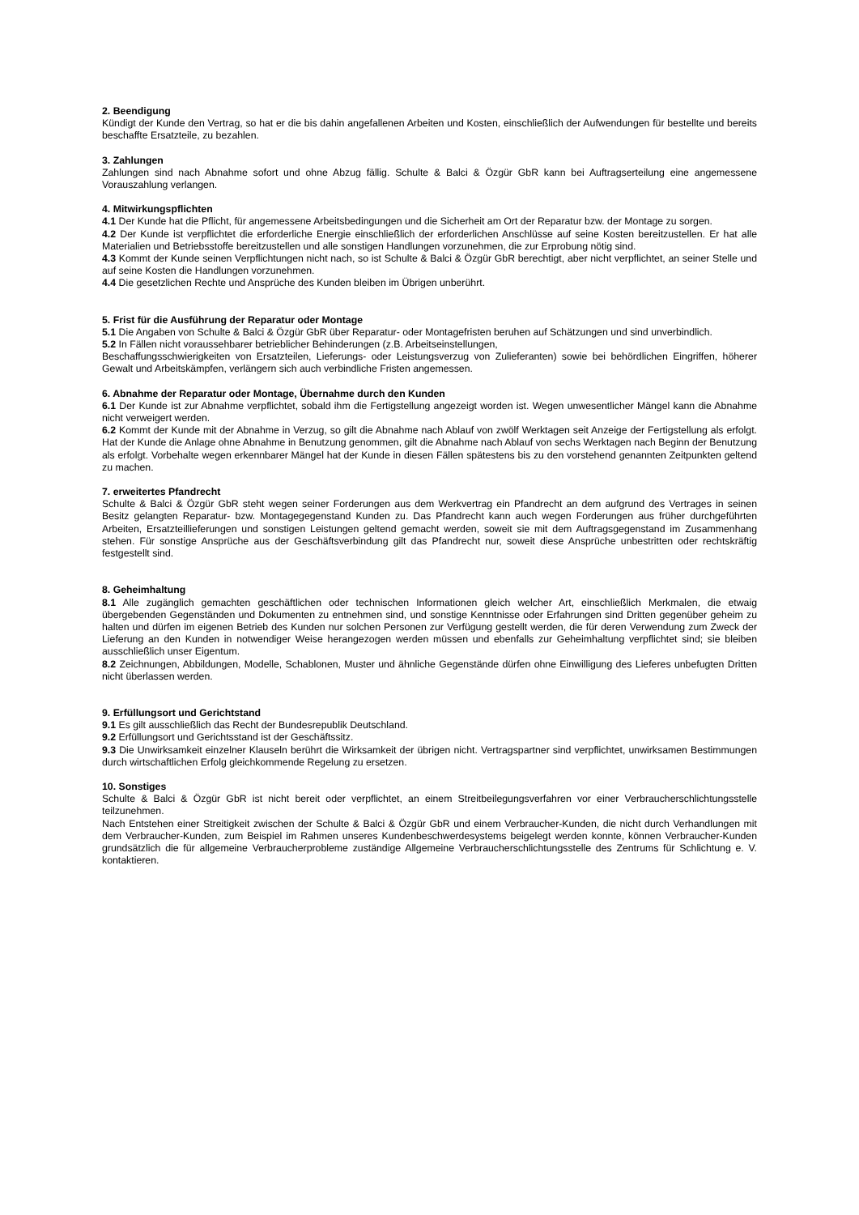2. Beendigung
Kündigt der Kunde den Vertrag, so hat er die bis dahin angefallenen Arbeiten und Kosten, einschließlich der Aufwendungen für bestellte und bereits beschaffte Ersatzteile, zu bezahlen.
3. Zahlungen
Zahlungen sind nach Abnahme sofort und ohne Abzug fällig. Schulte & Balci & Özgür GbR kann bei Auftragserteilung eine angemessene Vorauszahlung verlangen.
4. Mitwirkungspflichten
4.1 Der Kunde hat die Pflicht, für angemessene Arbeitsbedingungen und die Sicherheit am Ort der Reparatur bzw. der Montage zu sorgen.
4.2 Der Kunde ist verpflichtet die erforderliche Energie einschließlich der erforderlichen Anschlüsse auf seine Kosten bereitzustellen. Er hat alle Materialien und Betriebsstoffe bereitzustellen und alle sonstigen Handlungen vorzunehmen, die zur Erprobung nötig sind.
4.3 Kommt der Kunde seinen Verpflichtungen nicht nach, so ist Schulte & Balci & Özgür GbR berechtigt, aber nicht verpflichtet, an seiner Stelle und auf seine Kosten die Handlungen vorzunehmen.
4.4 Die gesetzlichen Rechte und Ansprüche des Kunden bleiben im Übrigen unberührt.
5. Frist für die Ausführung der Reparatur oder Montage
5.1 Die Angaben von Schulte & Balci & Özgür GbR über Reparatur- oder Montagefristen beruhen auf Schätzungen und sind unverbindlich.
5.2 In Fällen nicht voraussehbarer betrieblicher Behinderungen (z.B. Arbeitseinstellungen,
Beschaffungsschwierigkeiten von Ersatzteilen, Lieferungs- oder Leistungsverzug von Zulieferanten) sowie bei behördlichen Eingriffen, höherer Gewalt und Arbeitskämpfen, verlängern sich auch verbindliche Fristen angemessen.
6. Abnahme der Reparatur oder Montage, Übernahme durch den Kunden
6.1 Der Kunde ist zur Abnahme verpflichtet, sobald ihm die Fertigstellung angezeigt worden ist. Wegen unwesentlicher Mängel kann die Abnahme nicht verweigert werden.
6.2 Kommt der Kunde mit der Abnahme in Verzug, so gilt die Abnahme nach Ablauf von zwölf Werktagen seit Anzeige der Fertigstellung als erfolgt. Hat der Kunde die Anlage ohne Abnahme in Benutzung genommen, gilt die Abnahme nach Ablauf von sechs Werktagen nach Beginn der Benutzung als erfolgt. Vorbehalte wegen erkennbarer Mängel hat der Kunde in diesen Fällen spätestens bis zu den vorstehend genannten Zeitpunkten geltend zu machen.
7. erweitertes Pfandrecht
Schulte & Balci & Özgür GbR steht wegen seiner Forderungen aus dem Werkvertrag ein Pfandrecht an dem aufgrund des Vertrages in seinen Besitz gelangten Reparatur- bzw. Montagegegenstand Kunden zu. Das Pfandrecht kann auch wegen Forderungen aus früher durchgeführten Arbeiten, Ersatzteillieferungen und sonstigen Leistungen geltend gemacht werden, soweit sie mit dem Auftragsgegenstand im Zusammenhang stehen. Für sonstige Ansprüche aus der Geschäftsverbindung gilt das Pfandrecht nur, soweit diese Ansprüche unbestritten oder rechtskräftig festgestellt sind.
8. Geheimhaltung
8.1 Alle zugänglich gemachten geschäftlichen oder technischen Informationen gleich welcher Art, einschließlich Merkmalen, die etwaig übergebenden Gegenständen und Dokumenten zu entnehmen sind, und sonstige Kenntnisse oder Erfahrungen sind Dritten gegenüber geheim zu halten und dürfen im eigenen Betrieb des Kunden nur solchen Personen zur Verfügung gestellt werden, die für deren Verwendung zum Zweck der Lieferung an den Kunden in notwendiger Weise herangezogen werden müssen und ebenfalls zur Geheimhaltung verpflichtet sind; sie bleiben ausschließlich unser Eigentum.
8.2 Zeichnungen, Abbildungen, Modelle, Schablonen, Muster und ähnliche Gegenstände dürfen ohne Einwilligung des Lieferes unbefugten Dritten nicht überlassen werden.
9. Erfüllungsort und Gerichtstand
9.1 Es gilt ausschließlich das Recht der Bundesrepublik Deutschland.
9.2 Erfüllungsort und Gerichtsstand ist der Geschäftssitz.
9.3 Die Unwirksamkeit einzelner Klauseln berührt die Wirksamkeit der übrigen nicht. Vertragspartner sind verpflichtet, unwirksamen Bestimmungen durch wirtschaftlichen Erfolg gleichkommende Regelung zu ersetzen.
10. Sonstiges
Schulte & Balci & Özgür GbR ist nicht bereit oder verpflichtet, an einem Streitbeilegungsverfahren vor einer Verbraucherschlichtungsstelle teilzunehmen.
Nach Entstehen einer Streitigkeit zwischen der Schulte & Balci & Özgür GbR und einem Verbraucher-Kunden, die nicht durch Verhandlungen mit dem Verbraucher-Kunden, zum Beispiel im Rahmen unseres Kundenbeschwerdesystems beigelegt werden konnte, können Verbraucher-Kunden grundsätzlich die für allgemeine Verbraucherprobleme zuständige Allgemeine Verbraucherschlichtungsstelle des Zentrums für Schlichtung e. V. kontaktieren.